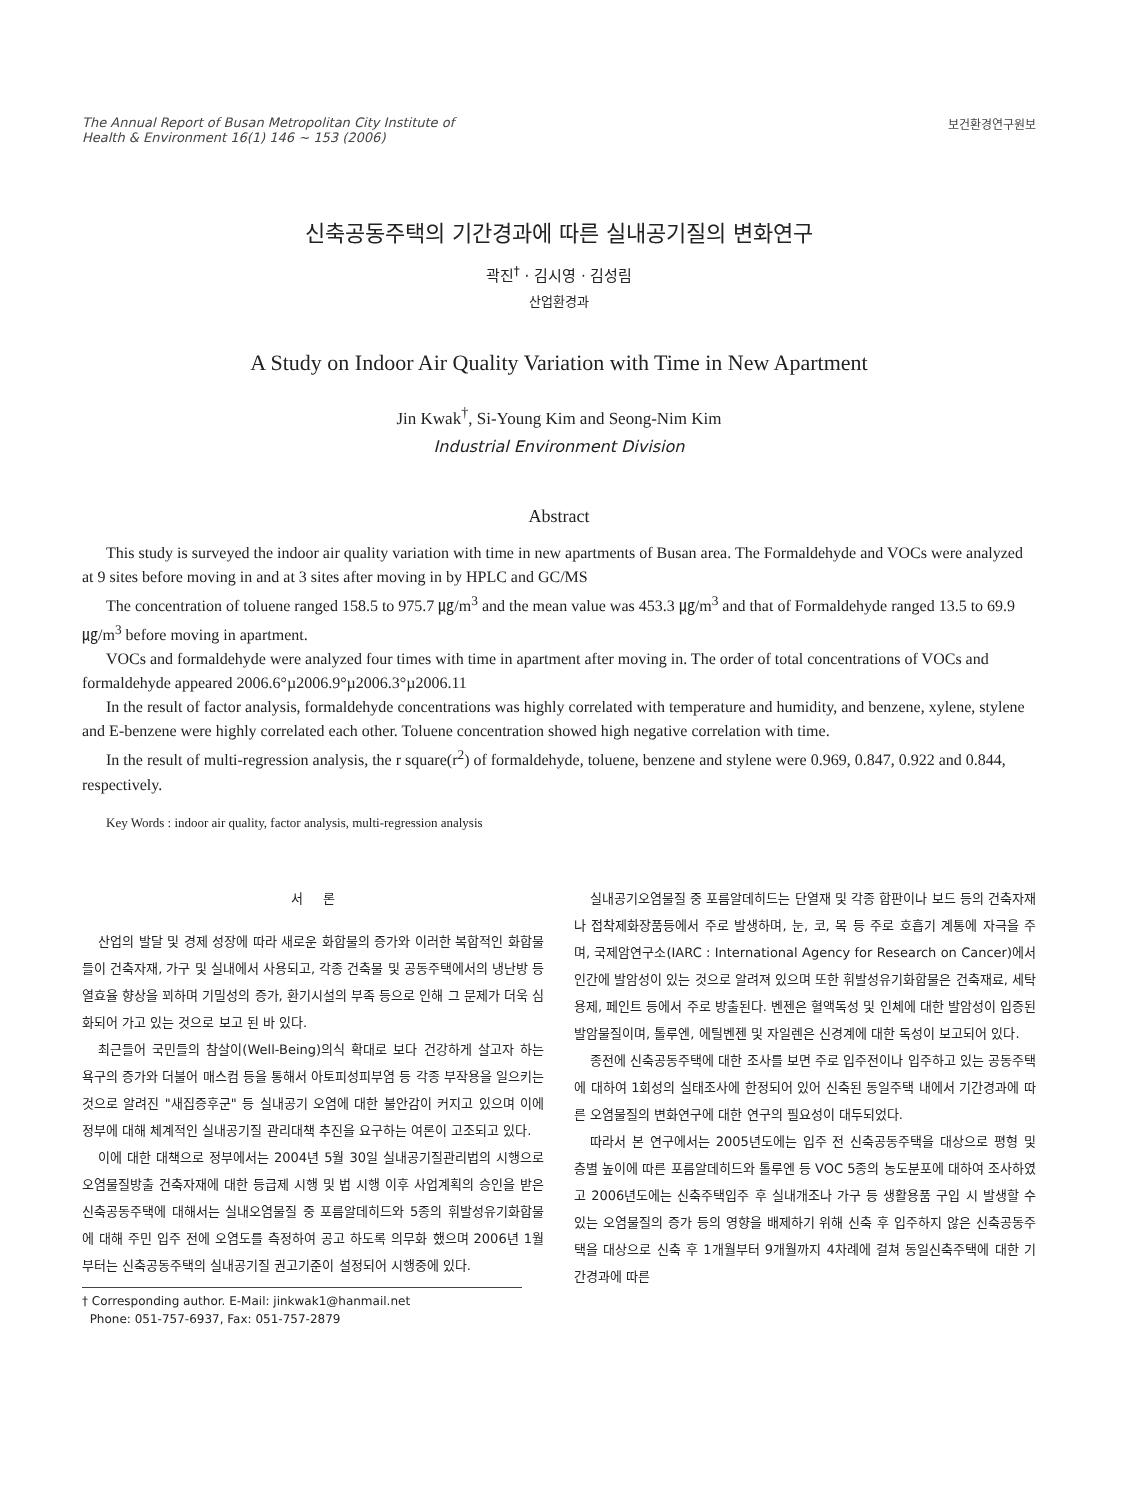The Annual Report of Busan Metropolitan City Institute of
Health & Environment 16(1) 146 ~ 153 (2006)
보건환경연구원보
신축공동주택의 기간경과에 따른 실내공기질의 변화연구
곽진<sup>†</sup> · 김시영 · 김성림
산업환경과
A Study on Indoor Air Quality Variation with Time in New Apartment
Jin Kwak<sup>†</sup>, Si-Young Kim and Seong-Nim Kim
Industrial Environment Division
Abstract
This study is surveyed the indoor air quality variation with time in new apartments of Busan area. The Formaldehyde and VOCs were analyzed at 9 sites before moving in and at 3 sites after moving in by HPLC and GC/MS
The concentration of toluene ranged 158.5 to 975.7 ㎍/m<sup>3</sup> and the mean value was 453.3 ㎍/m<sup>3</sup> and that of Formaldehyde ranged 13.5 to 69.9 ㎍/m<sup>3</sup> before moving in apartment.
VOCs and formaldehyde were analyzed four times with time in apartment after moving in. The order of total concentrations of VOCs and formaldehyde appeared 2006.6°µ2006.9°µ2006.3°µ2006.11
In the result of factor analysis, formaldehyde concentrations was highly correlated with temperature and humidity, and benzene, xylene, stylene and E-benzene were highly correlated each other. Toluene concentration showed high negative correlation with time.
In the result of multi-regression analysis, the r square(r<sup>2</sup>) of formaldehyde, toluene, benzene and stylene were 0.969, 0.847, 0.922 and 0.844, respectively.
Key Words : indoor air quality, factor analysis, multi-regression analysis
서 론
산업의 발달 및 경제 성장에 따라 새로운 화합물의 증가와 이러한 복합적인 화합물들이 건축자재, 가구 및 실내에서 사용되고, 각종 건축물 및 공동주택에서의 냉난방 등 열효율 향상을 꾀하며 기밀성의 증가, 환기시설의 부족 등으로 인해 그 문제가 더욱 심화되어 가고 있는 것으로 보고 된 바 있다.
최근들어 국민들의 참살이(Well-Being)의식 확대로 보다 건강하게 살고자 하는 욕구의 증가와 더불어 매스컴 등을 통해서 아토피성피부염 등 각종 부작용을 일으키는 것으로 알려진 "새집증후군" 등 실내공기 오염에 대한 불안감이 커지고 있으며 이에 정부에 대해 체계적인 실내공기질 관리대책 추진을 요구하는 여론이 고조되고 있다.
이에 대한 대책으로 정부에서는 2004년 5월 30일 실내공기질관리법의 시행으로 오염물질방출 건축자재에 대한 등급제 시행 및 법 시행 이후 사업계획의 승인을 받은 신축공동주택에 대해서는 실내오염물질 중 포름알데히드와 5종의 휘발성유기화합물에 대해 주민 입주 전에 오염도를 측정하여 공고 하도록 의무화 했으며 2006년 1월부터는 신축공동주택의 실내공기질 권고기준이 설정되어 시행중에 있다.
† Corresponding author. E-Mail: jinkwak1@hanmail.net
Phone: 051-757-6937, Fax: 051-757-2879
실내공기오염물질 중 포름알데히드는 단열재 및 각종 합판이나 보드 등의 건축자재나 접착제화장품등에서 주로 발생하며, 눈, 코, 목 등 주로 호흡기 계통에 자극을 주며, 국제암연구소(IARC : International Agency for Research on Cancer)에서 인간에 발암성이 있는 것으로 알려져 있으며 또한 휘발성유기화합물은 건축재료, 세탁용제, 페인트 등에서 주로 방출된다. 벤젠은 혈액독성 및 인체에 대한 발암성이 입증된 발암물질이며, 톨루엔, 에틸벤젠 및 자일렌은 신경계에 대한 독성이 보고되어 있다.
종전에 신축공동주택에 대한 조사를 보면 주로 입주전이나 입주하고 있는 공동주택에 대하여 1회성의 실태조사에 한정되어 있어 신축된 동일주택 내에서 기간경과에 따른 오염물질의 변화연구에 대한 연구의 필요성이 대두되었다.
따라서 본 연구에서는 2005년도에는 입주 전 신축공동주택을 대상으로 평형 및 층별 높이에 따른 포름알데히드와 톨루엔 등 VOC 5종의 농도분포에 대하여 조사하였고 2006년도에는 신축주택입주 후 실내개조나 가구 등 생활용품 구입 시 발생할 수 있는 오염물질의 증가 등의 영향을 배제하기 위해 신축 후 입주하지 않은 신축공동주택을 대상으로 신축 후 1개월부터 9개월까지 4차례에 걸쳐 동일신축주택에 대한 기간경과에 따른